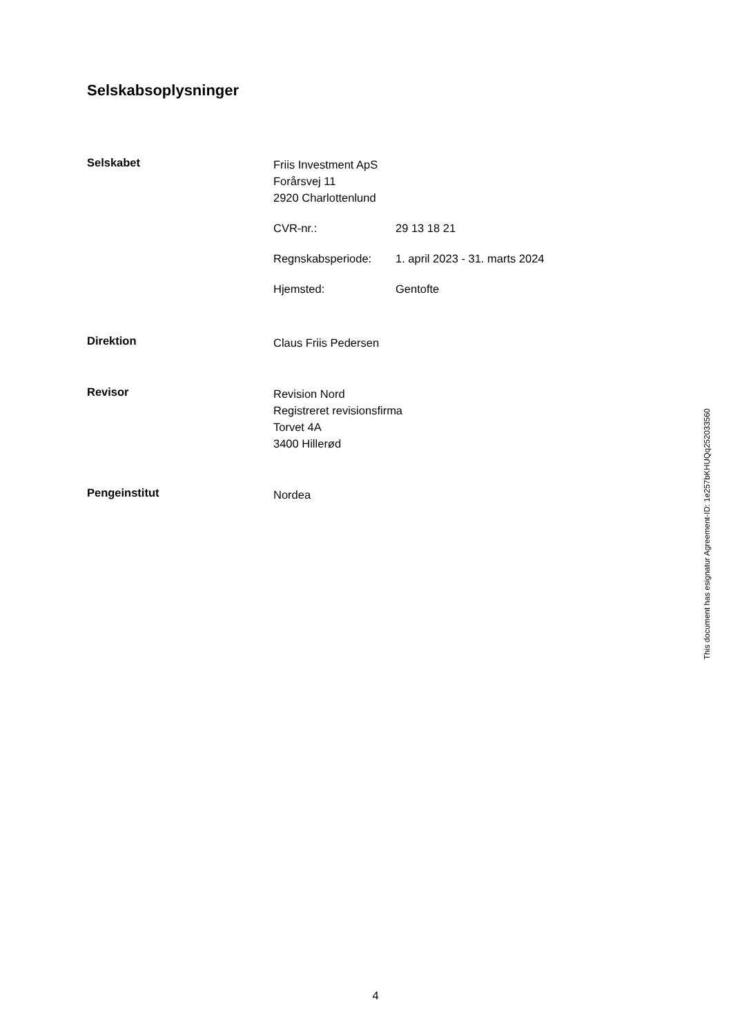Selskabsoplysninger
Selskabet
Friis Investment ApS
Forårsvej 11
2920 Charlottenlund
CVR-nr.: 29 13 18 21
Regnskabsperiode: 1. april 2023 - 31. marts 2024
Hjemsted: Gentofte
Direktion
Claus Friis Pedersen
Revisor
Revision Nord
Registreret revisionsfirma
Torvet 4A
3400 Hillerød
Pengeinstitut
Nordea
This document has esignatur Agreement-ID: 1e257bKHUQq252033560
4